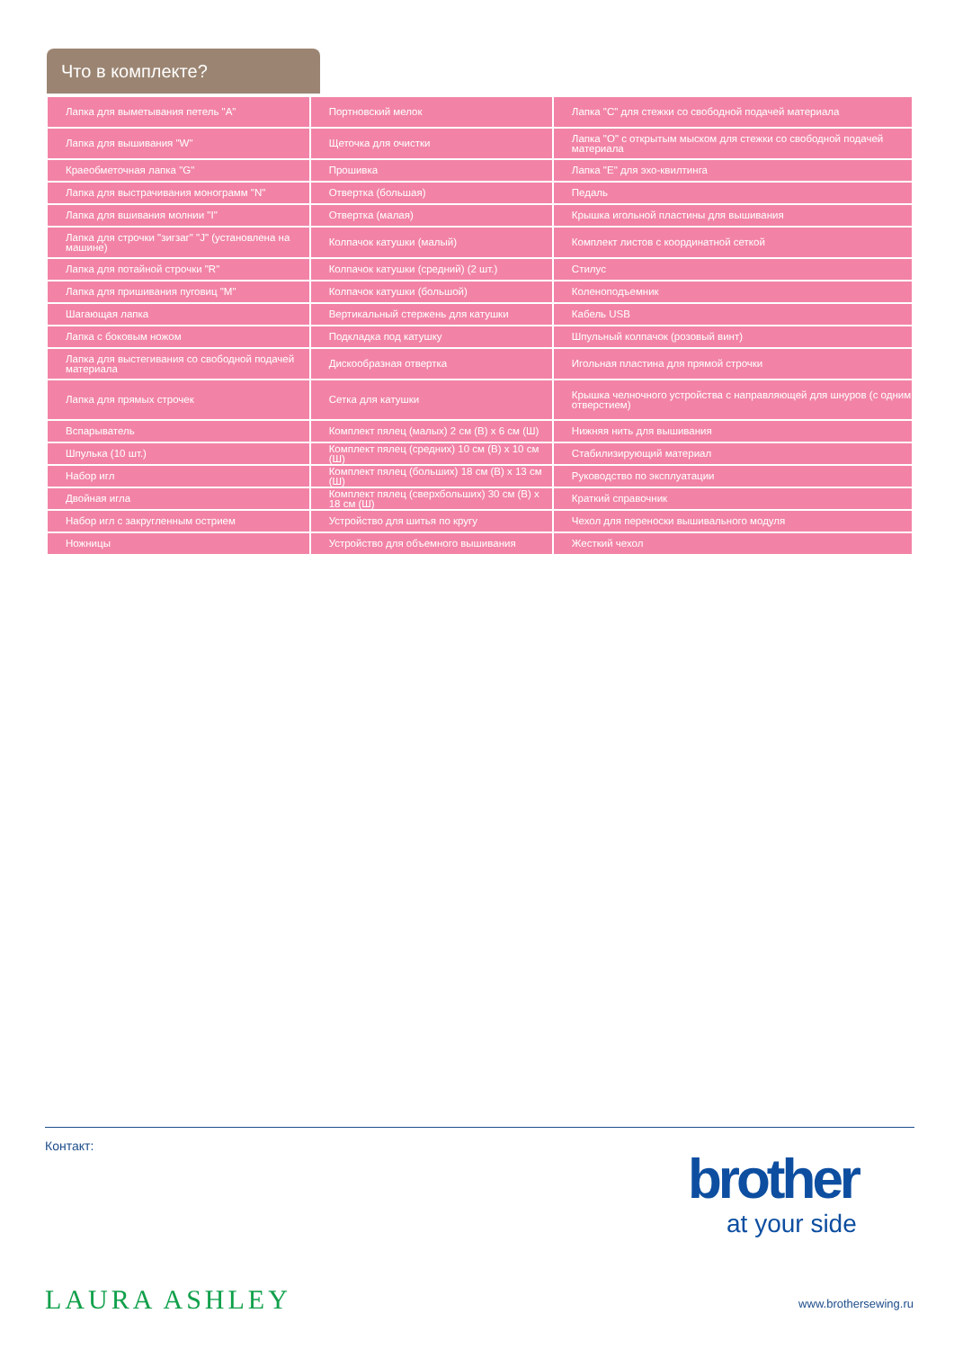Что в комплекте?
| Лапка для выметывания петель "A" | Портновский мелок | Лапка "C" для стежки со свободной подачей материала |
| Лапка для вышивания "W" | Щеточка для очистки | Лапка "O" с открытым мыском для стежки со свободной подачей материала |
| Краеобметочная лапка "G" | Прошивка | Лапка "E" для эхо-квилтинга |
| Лапка для выстрачивания монограмм "N" | Отвертка (большая) | Педаль |
| Лапка для вшивания молнии "I" | Отвертка (малая) | Крышка игольной пластины для вышивания |
| Лапка для строчки "зигзаг" "J" (установлена на машине) | Колпачок катушки (малый) | Комплект листов с координатной сеткой |
| Лапка для потайной строчки "R" | Колпачок катушки (средний) (2 шт.) | Стилус |
| Лапка для пришивания пуговиц "M" | Колпачок катушки (большой) | Коленоподъемник |
| Шагающая лапка | Вертикальный стержень для катушки | Кабель USB |
| Лапка с боковым ножом | Подкладка под катушку | Шпульный колпачок (розовый винт) |
| Лапка для выстегивания со свободной подачей материала | Дискообразная отвертка | Игольная пластина для прямой строчки |
| Лапка для прямых строчек | Сетка для катушки | Крышка челночного устройства с направляющей для шнуров (с одним отверстием) |
| Вспарыватель | Комплект пялец (малых) 2 см (В) x 6 см (Ш) | Нижняя нить для вышивания |
| Шпулька (10 шт.) | Комплект пялец (средних) 10 см (В) x 10 см (Ш) | Стабилизирующий материал |
| Набор игл | Комплект пялец (больших) 18 см (В) x 13 см (Ш) | Руководство по эксплуатации |
| Двойная игла | Комплект пялец (сверхбольших) 30 см (В) x 18 см (Ш) | Краткий справочник |
| Набор игл с закругленным острием | Устройство для шитья по кругу | Чехол для переноски вышивального модуля |
| Ножницы | Устройство для объемного вышивания | Жесткий чехол |
Контакт:
brother
at your side
LAURA ASHLEY www.brothersewing.ru